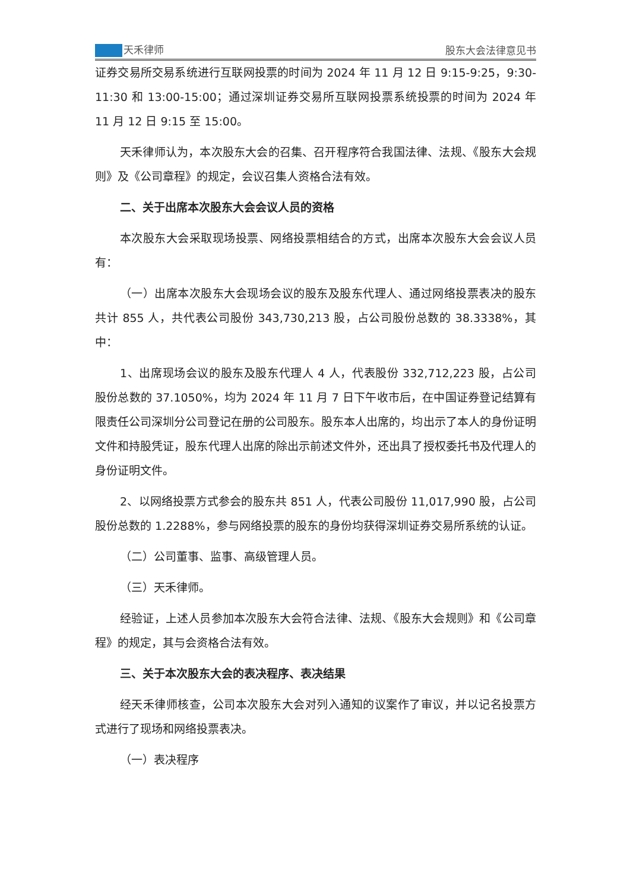天禾律师 股东大会法律意见书
证券交易所交易系统进行互联网投票的时间为 2024 年 11 月 12 日 9:15-9:25，9:30-11:30 和 13:00-15:00；通过深圳证券交易所互联网投票系统投票的时间为 2024 年 11 月 12 日 9:15 至 15:00。
天禾律师认为，本次股东大会的召集、召开程序符合我国法律、法规、《股东大会规则》及《公司章程》的规定，会议召集人资格合法有效。
二、关于出席本次股东大会会议人员的资格
本次股东大会采取现场投票、网络投票相结合的方式，出席本次股东大会会议人员有：
（一）出席本次股东大会现场会议的股东及股东代理人、通过网络投票表决的股东共计 855 人，共代表公司股份 343,730,213 股，占公司股份总数的 38.3338%，其中：
1、出席现场会议的股东及股东代理人 4 人，代表股份 332,712,223 股，占公司股份总数的 37.1050%，均为 2024 年 11 月 7 日下午收市后，在中国证券登记结算有限责任公司深圳分公司登记在册的公司股东。股东本人出席的，均出示了本人的身份证明文件和持股凭证，股东代理人出席的除出示前述文件外，还出具了授权委托书及代理人的身份证明文件。
2、以网络投票方式参会的股东共 851 人，代表公司股份 11,017,990 股，占公司股份总数的 1.2288%，参与网络投票的股东的身份均获得深圳证券交易所系统的认证。
（二）公司董事、监事、高级管理人员。
（三）天禾律师。
经验证，上述人员参加本次股东大会符合法律、法规、《股东大会规则》和《公司章程》的规定，其与会资格合法有效。
三、关于本次股东大会的表决程序、表决结果
经天禾律师核查，公司本次股东大会对列入通知的议案作了审议，并以记名投票方式进行了现场和网络投票表决。
（一）表决程序